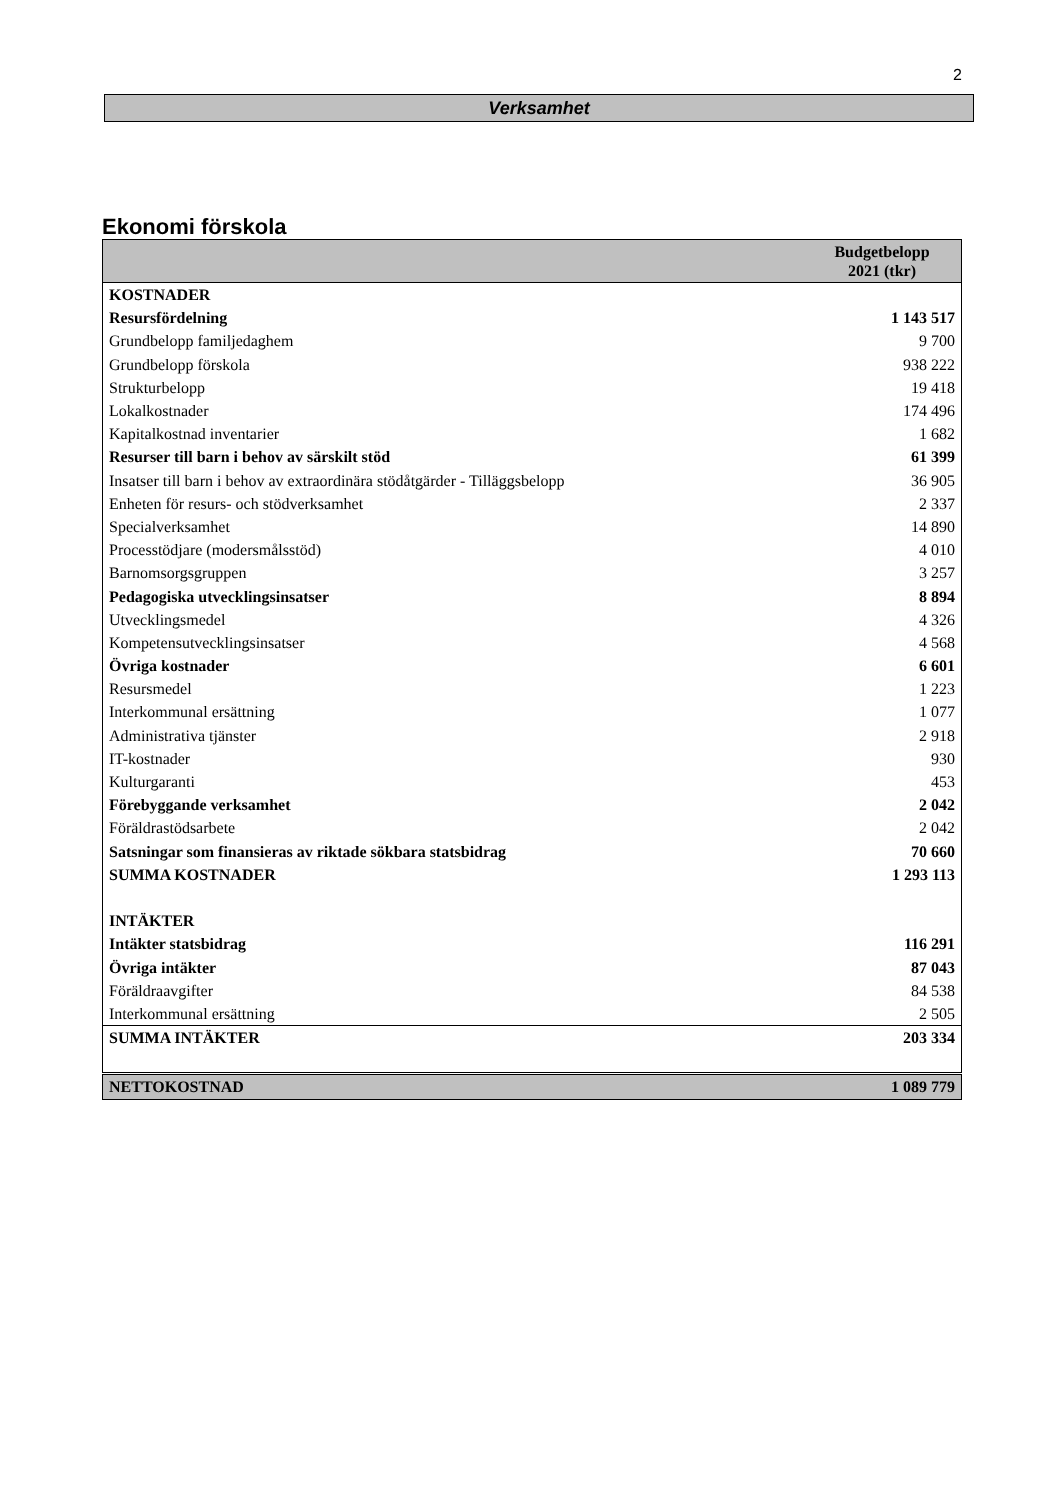2
Verksamhet
Ekonomi förskola
| | Budgetbelopp 2021 (tkr) |
| --- | --- |
| KOSTNADER | |
| Resursfördelning | 1 143 517 |
| Grundbelopp familjedaghem | 9 700 |
| Grundbelopp förskola | 938 222 |
| Strukturbelopp | 19 418 |
| Lokalkostnader | 174 496 |
| Kapitalkostnad inventarier | 1 682 |
| Resurser till barn i behov av särskilt stöd | 61 399 |
| Insatser till barn i behov av extraordinära stödåtgärder - Tilläggsbelopp | 36 905 |
| Enheten för resurs- och stödverksamhet | 2 337 |
| Specialverksamhet | 14 890 |
| Processtödjare (modersmålsstöd) | 4 010 |
| Barnomsorgsgruppen | 3 257 |
| Pedagogiska utvecklingsinsatser | 8 894 |
| Utvecklingsmedel | 4 326 |
| Kompetensutvecklingsinsatser | 4 568 |
| Övriga kostnader | 6 601 |
| Resursmedel | 1 223 |
| Interkommunal ersättning | 1 077 |
| Administrativa tjänster | 2 918 |
| IT-kostnader | 930 |
| Kulturgaranti | 453 |
| Förebyggande verksamhet | 2 042 |
| Föräldrastödsarbete | 2 042 |
| Satsningar som finansieras av riktade sökbara statsbidrag | 70 660 |
| SUMMA KOSTNADER | 1 293 113 |
| INTÄKTER | |
| Intäkter statsbidrag | 116 291 |
| Övriga intäkter | 87 043 |
| Föräldraavgifter | 84 538 |
| Interkommunal ersättning | 2 505 |
| SUMMA INTÄKTER | 203 334 |
| NETTOKOSTNAD | 1 089 779 |